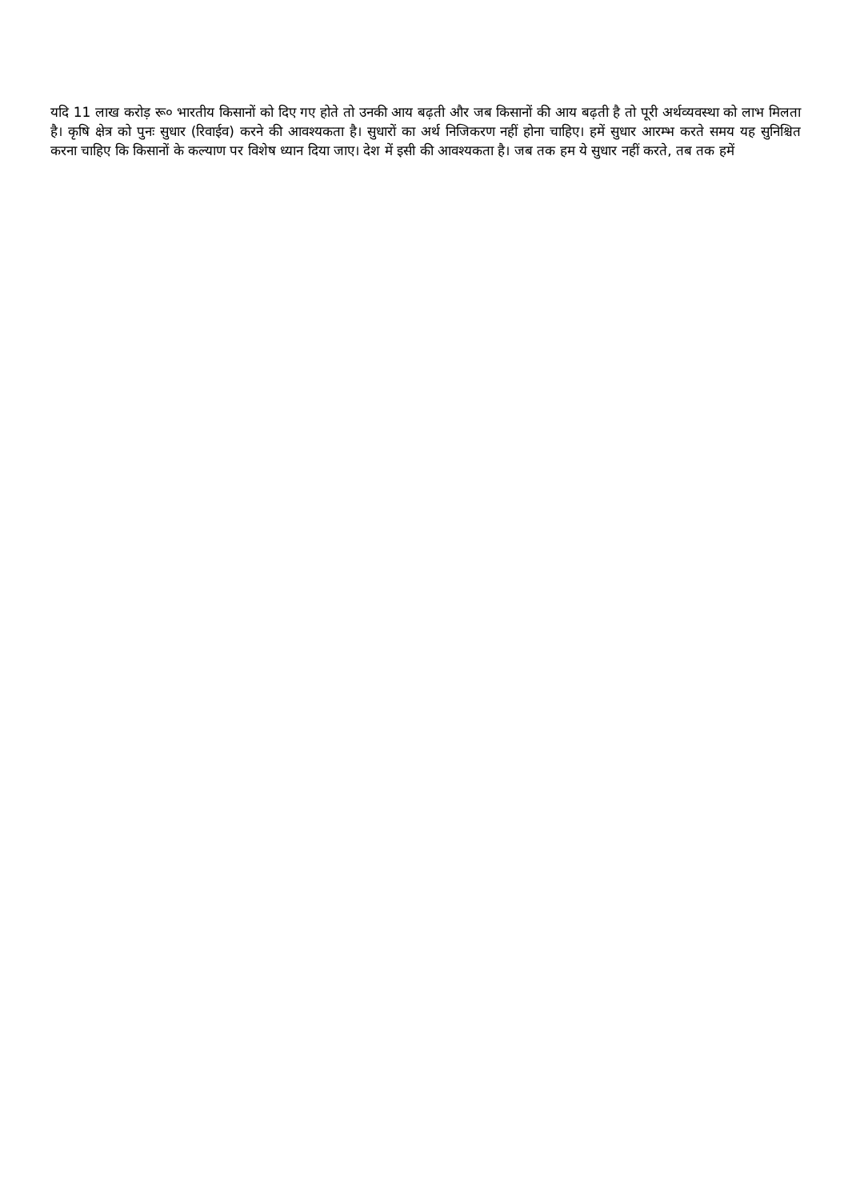यदि 11 लाख करोड़ रू० भारतीय किसानों को दिए गए होते तो उनकी आय बढ़ती और जब किसानों की आय बढ़ती है तो पूरी अर्थव्यवस्था को लाभ मिलता है। कृषि क्षेत्र को पुनः सुधार (रिवाईव) करने की आवश्यकता है। सुधारों का अर्थ निजिकरण नहीं होना चाहिए। हमें सुधार आरम्भ करते समय यह सुनिश्चित करना चाहिए कि किसानों के कल्याण पर विशेष ध्यान दिया जाए। देश में इसी की आवश्यकता है। जब तक हम ये सुधार नहीं करते, तब तक हमें